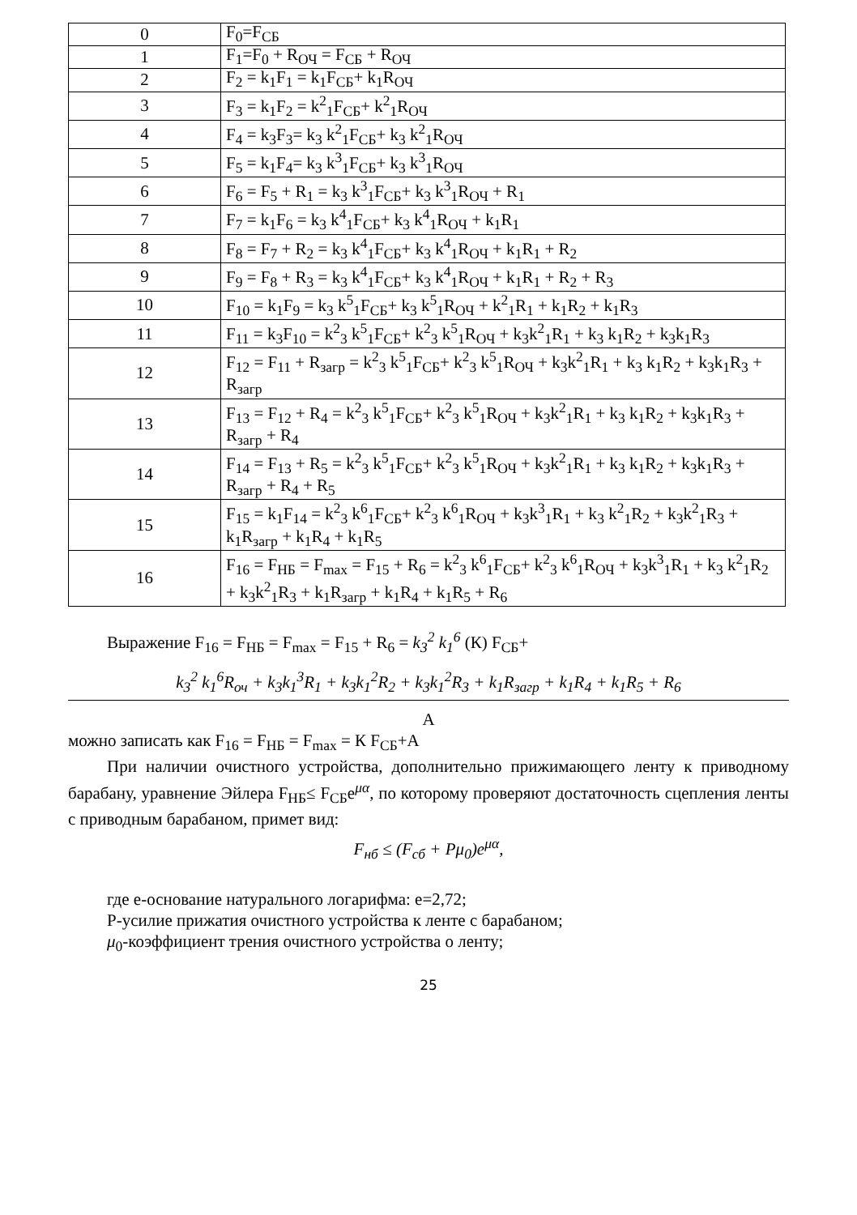| 0 | F<sub>0</sub>=F<sub>СБ</sub> |
| 1 | F<sub>1</sub>=F<sub>0</sub> + R<sub>ОЧ</sub> = F<sub>СБ</sub> + R<sub>ОЧ</sub> |
| 2 | F<sub>2</sub> = k<sub>1</sub>F<sub>1</sub> = k<sub>1</sub>F<sub>СБ</sub>+ k<sub>1</sub>R<sub>ОЧ</sub> |
| 3 | F<sub>3</sub> = k<sub>1</sub>F<sub>2</sub> = k<sup>2</sup><sub>1</sub>F<sub>СБ</sub>+ k<sup>2</sup><sub>1</sub>R<sub>ОЧ</sub> |
| 4 | F<sub>4</sub> = k<sub>3</sub>F<sub>3</sub>= k<sub>3</sub> k<sup>2</sup><sub>1</sub>F<sub>СБ</sub>+ k<sub>3</sub> k<sup>2</sup><sub>1</sub>R<sub>ОЧ</sub> |
| 5 | F<sub>5</sub> = k<sub>1</sub>F<sub>4</sub>= k<sub>3</sub> k<sup>3</sup><sub>1</sub>F<sub>СБ</sub>+ k<sub>3</sub> k<sup>3</sup><sub>1</sub>R<sub>ОЧ</sub> |
| 6 | F<sub>6</sub> = F<sub>5</sub> + R<sub>1</sub> = k<sub>3</sub> k<sup>3</sup><sub>1</sub>F<sub>СБ</sub>+ k<sub>3</sub> k<sup>3</sup><sub>1</sub>R<sub>ОЧ</sub> + R<sub>1</sub> |
| 7 | F<sub>7</sub> = k<sub>1</sub>F<sub>6</sub> = k<sub>3</sub> k<sup>4</sup><sub>1</sub>F<sub>СБ</sub>+ k<sub>3</sub> k<sup>4</sup><sub>1</sub>R<sub>ОЧ</sub> + k<sub>1</sub>R<sub>1</sub> |
| 8 | F<sub>8</sub> = F<sub>7</sub> + R<sub>2</sub> = k<sub>3</sub> k<sup>4</sup><sub>1</sub>F<sub>СБ</sub>+ k<sub>3</sub> k<sup>4</sup><sub>1</sub>R<sub>ОЧ</sub> + k<sub>1</sub>R<sub>1</sub> + R<sub>2</sub> |
| 9 | F<sub>9</sub> = F<sub>8</sub> + R<sub>3</sub> = k<sub>3</sub> k<sup>4</sup><sub>1</sub>F<sub>СБ</sub>+ k<sub>3</sub> k<sup>4</sup><sub>1</sub>R<sub>ОЧ</sub> + k<sub>1</sub>R<sub>1</sub> + R<sub>2</sub> + R<sub>3</sub> |
| 10 | F<sub>10</sub> = k<sub>1</sub>F<sub>9</sub> = k<sub>3</sub> k<sup>5</sup><sub>1</sub>F<sub>СБ</sub>+ k<sub>3</sub> k<sup>5</sup><sub>1</sub>R<sub>ОЧ</sub> + k<sup>2</sup><sub>1</sub>R<sub>1</sub> + k<sub>1</sub>R<sub>2</sub> + k<sub>1</sub>R<sub>3</sub> |
| 11 | F<sub>11</sub> = k<sub>3</sub>F<sub>10</sub> = k<sup>2</sup><sub>3</sub> k<sup>5</sup><sub>1</sub>F<sub>СБ</sub>+ k<sup>2</sup><sub>3</sub> k<sup>5</sup><sub>1</sub>R<sub>ОЧ</sub> + k<sub>3</sub>k<sup>2</sup><sub>1</sub>R<sub>1</sub> + k<sub>3</sub> k<sub>1</sub>R<sub>2</sub> + k<sub>3</sub>k<sub>1</sub>R<sub>3</sub> |
| 12 | F<sub>12</sub> = F<sub>11</sub> + R<sub>загр</sub> = k<sup>2</sup><sub>3</sub> k<sup>5</sup><sub>1</sub>F<sub>СБ</sub>+ k<sup>2</sup><sub>3</sub> k<sup>5</sup><sub>1</sub>R<sub>ОЧ</sub> + k<sub>3</sub>k<sup>2</sup><sub>1</sub>R<sub>1</sub> + k<sub>3</sub> k<sub>1</sub>R<sub>2</sub> + k<sub>3</sub>k<sub>1</sub>R<sub>3</sub> + R<sub>загр</sub> |
| 13 | F<sub>13</sub> = F<sub>12</sub> + R<sub>4</sub> = k<sup>2</sup><sub>3</sub> k<sup>5</sup><sub>1</sub>F<sub>СБ</sub>+ k<sup>2</sup><sub>3</sub> k<sup>5</sup><sub>1</sub>R<sub>ОЧ</sub> + k<sub>3</sub>k<sup>2</sup><sub>1</sub>R<sub>1</sub> + k<sub>3</sub> k<sub>1</sub>R<sub>2</sub> + k<sub>3</sub>k<sub>1</sub>R<sub>3</sub> + R<sub>загр</sub> + R<sub>4</sub> |
| 14 | F<sub>14</sub> = F<sub>13</sub> + R<sub>5</sub> = k<sup>2</sup><sub>3</sub> k<sup>5</sup><sub>1</sub>F<sub>СБ</sub>+ k<sup>2</sup><sub>3</sub> k<sup>5</sup><sub>1</sub>R<sub>ОЧ</sub> + k<sub>3</sub>k<sup>2</sup><sub>1</sub>R<sub>1</sub> + k<sub>3</sub> k<sub>1</sub>R<sub>2</sub> + k<sub>3</sub>k<sub>1</sub>R<sub>3</sub> + R<sub>загр</sub> + R<sub>4</sub> + R<sub>5</sub> |
| 15 | F<sub>15</sub> = k<sub>1</sub>F<sub>14</sub> = k<sup>2</sup><sub>3</sub> k<sup>6</sup><sub>1</sub>F<sub>СБ</sub>+ k<sup>2</sup><sub>3</sub> k<sup>6</sup><sub>1</sub>R<sub>ОЧ</sub> + k<sub>3</sub>k<sup>3</sup><sub>1</sub>R<sub>1</sub> + k<sub>3</sub> k<sup>2</sup><sub>1</sub>R<sub>2</sub> + k<sub>3</sub>k<sup>2</sup><sub>1</sub>R<sub>3</sub> + k<sub>1</sub>R<sub>загр</sub> + k<sub>1</sub>R<sub>4</sub> + k<sub>1</sub>R<sub>5</sub> |
| 16 | F<sub>16</sub> = F<sub>НБ</sub> = F<sub>max</sub> = F<sub>15</sub> + R<sub>6</sub> = k<sup>2</sup><sub>3</sub> k<sup>6</sup><sub>1</sub>F<sub>СБ</sub>+ k<sup>2</sup><sub>3</sub> k<sup>6</sup><sub>1</sub>R<sub>ОЧ</sub> + k<sub>3</sub>k<sup>3</sup><sub>1</sub>R<sub>1</sub> + k<sub>3</sub> k<sup>2</sup><sub>1</sub>R<sub>2</sub> + k<sub>3</sub>k<sup>2</sup><sub>1</sub>R<sub>3</sub> + k<sub>1</sub>R<sub>загр</sub> + k<sub>1</sub>R<sub>4</sub> + k<sub>1</sub>R<sub>5</sub> + R<sub>6</sub> |
Выражение F<sub>16</sub> = F<sub>НБ</sub> = F<sub>max</sub> = F<sub>15</sub> + R<sub>6</sub> = k<sub>3</sub><sup>2</sup> k<sub>1</sub><sup>6</sup> (К) F<sub>СБ</sub>+
k<sub>3</sub><sup>2</sup> k<sub>1</sub><sup>6</sup>R<sub>оч</sub> + k<sub>3</sub>k<sub>1</sub><sup>3</sup>R<sub>1</sub> + k<sub>3</sub>k<sub>1</sub><sup>2</sup>R<sub>2</sub> + k<sub>3</sub>k<sub>1</sub><sup>2</sup>R<sub>3</sub> + k<sub>1</sub>R<sub>загр</sub> + k<sub>1</sub>R<sub>4</sub> + k<sub>1</sub>R<sub>5</sub> + R<sub>6</sub>
А
можно записать как F<sub>16</sub> = F<sub>НБ</sub> = F<sub>max</sub> = К F<sub>СБ</sub>+А
При наличии очистного устройства, дополнительно прижимающего ленту к приводному барабану, уравнение Эйлера F<sub>НБ</sub>≤ F<sub>СБ</sub>e<sup>μα</sup>, по которому проверяют достаточность сцепления ленты с приводным барабаном, примет вид:
F<sub>нб</sub> ≤ (F<sub>сб</sub> + Pμ<sub>0</sub>)e<sup>μα</sup>,
где е-основание натурального логарифма: е=2,72;
Р-усилие прижатия очистного устройства к ленте с барабаном;
μ<sub>0</sub>-коэффициент трения очистного устройства о ленту;
25